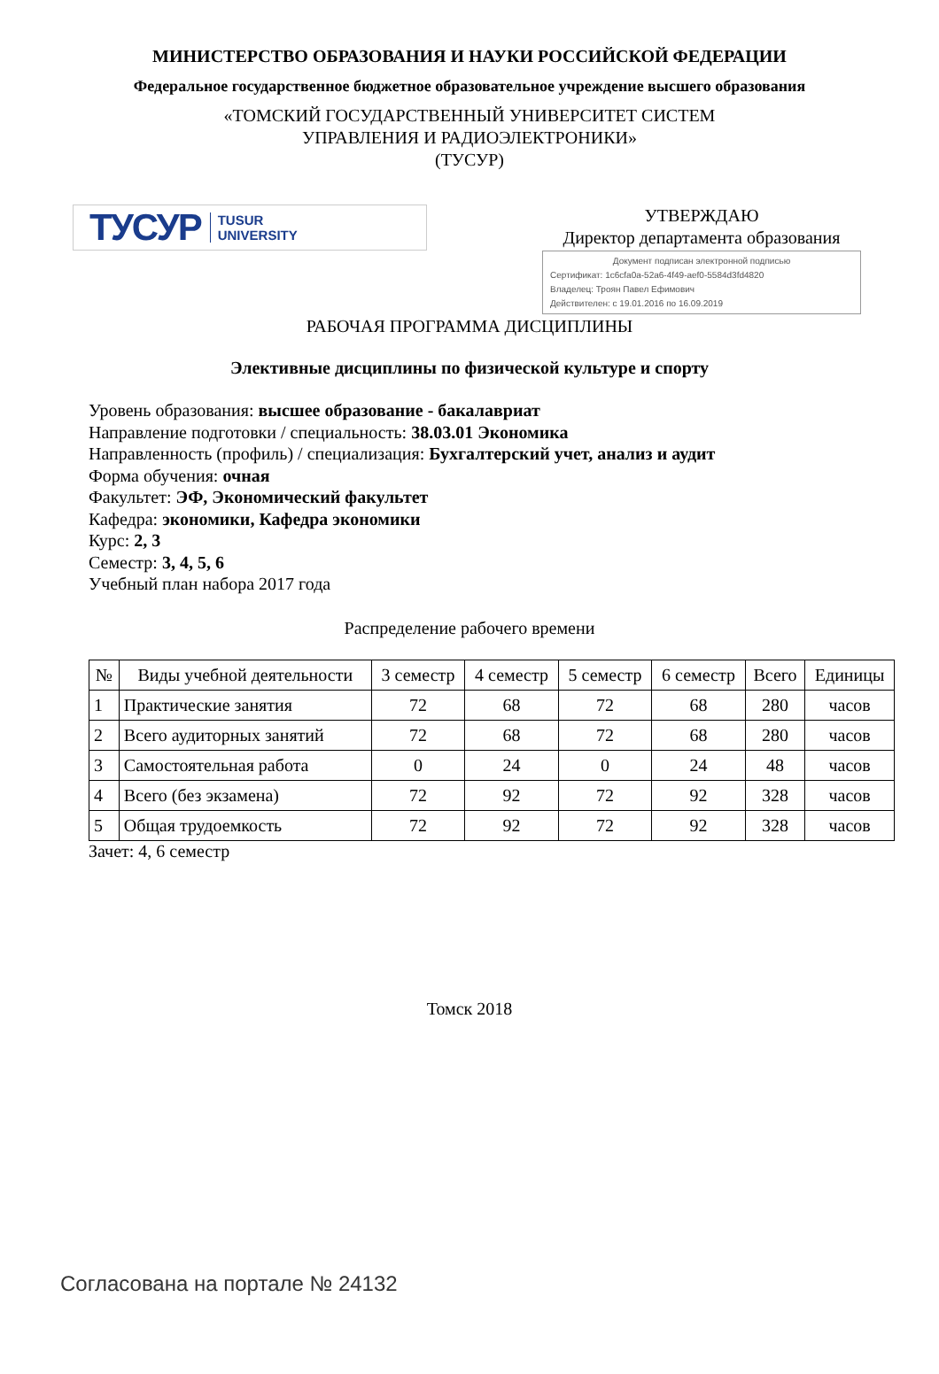МИНИСТЕРСТВО ОБРАЗОВАНИЯ И НАУКИ РОССИЙСКОЙ ФЕДЕРАЦИИ
Федеральное государственное бюджетное образовательное учреждение высшего образования
«ТОМСКИЙ ГОСУДАРСТВЕННЫЙ УНИВЕРСИТЕТ СИСТЕМ
УПРАВЛЕНИЯ И РАДИОЭЛЕКТРОНИКИ»
(ТУСУР)
ТУСУР TUSUR
UNIVERSITY
УТВЕРЖДАЮ
Директор департамента образования
Документ подписан электронной подписью
Сертификат: 1c6cfa0a-52a6-4f49-aef0-5584d3fd4820
Владелец: Троян Павел Ефимович
Действителен: с 19.01.2016 по 16.09.2019
РАБОЧАЯ ПРОГРАММА ДИСЦИПЛИНЫ
Элективные дисциплины по физической культуре и спорту
Уровень образования: высшее образование - бакалавриат
Направление подготовки / специальность: 38.03.01 Экономика
Направленность (профиль) / специализация: Бухгалтерский учет, анализ и аудит
Форма обучения: очная
Факультет: ЭФ, Экономический факультет
Кафедра: экономики, Кафедра экономики
Курс: 2, 3
Семестр: 3, 4, 5, 6
Учебный план набора 2017 года
Распределение рабочего времени
| № | Виды учебной деятельности | 3 семестр | 4 семестр | 5 семестр | 6 семестр | Всего | Единицы |
| --- | --- | --- | --- | --- | --- | --- | --- |
| 1 | Практические занятия | 72 | 68 | 72 | 68 | 280 | часов |
| 2 | Всего аудиторных занятий | 72 | 68 | 72 | 68 | 280 | часов |
| 3 | Самостоятельная работа | 0 | 24 | 0 | 24 | 48 | часов |
| 4 | Всего (без экзамена) | 72 | 92 | 72 | 92 | 328 | часов |
| 5 | Общая трудоемкость | 72 | 92 | 72 | 92 | 328 | часов |
Зачет: 4, 6 семестр
Томск 2018
Согласована на портале № 24132